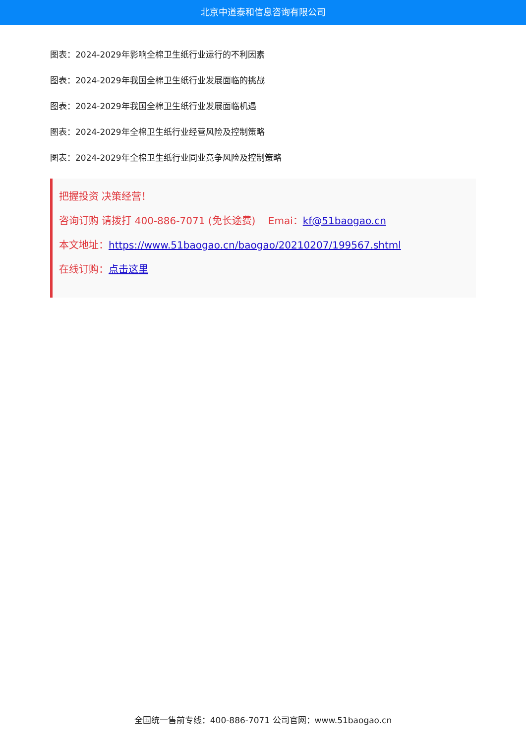北京中道泰和信息咨询有限公司
图表：2024-2029年影响全棉卫生纸行业运行的不利因素
图表：2024-2029年我国全棉卫生纸行业发展面临的挑战
图表：2024-2029年我国全棉卫生纸行业发展面临机遇
图表：2024-2029年全棉卫生纸行业经营风险及控制策略
图表：2024-2029年全棉卫生纸行业同业竞争风险及控制策略
把握投资 决策经营！
咨询订购 请拨打 400-886-7071 (免长途费) Emai：kf@51baogao.cn
本文地址：https://www.51baogao.cn/baogao/20210207/199567.shtml
在线订购：点击这里
全国统一售前专线：400-886-7071 公司官网：www.51baogao.cn